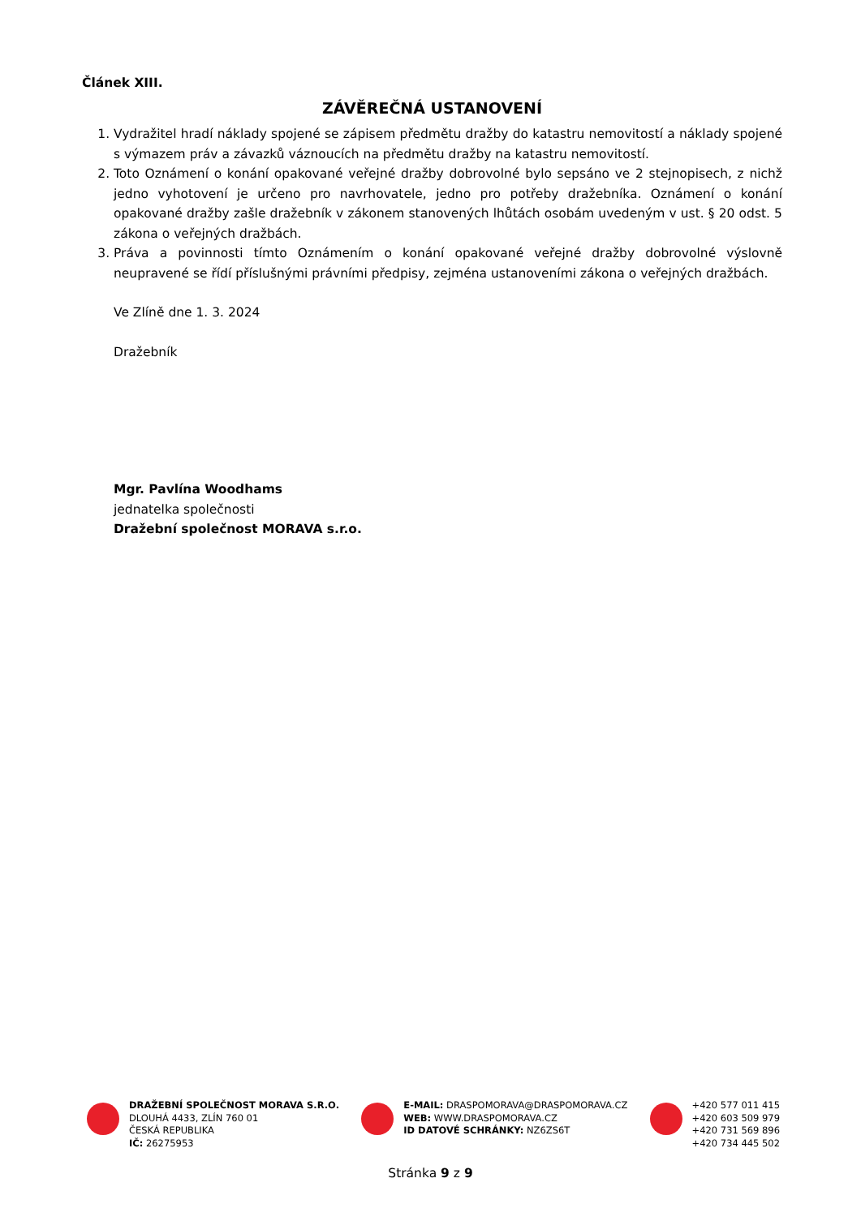Článek XIII.
ZÁVĚREČNÁ USTANOVENÍ
1. Vydražitel hradí náklady spojené se zápisem předmětu dražby do katastru nemovitostí a náklady spojené s výmazem práv a závazků váznoucích na předmětu dražby na katastru nemovitostí.
2. Toto Oznámení o konání opakované veřejné dražby dobrovolné bylo sepsáno ve 2 stejnopisech, z nichž jedno vyhotovení je určeno pro navrhovatele, jedno pro potřeby dražebníka. Oznámení o konání opakované dražby zašle dražebník v zákonem stanovených lhůtách osobám uvedeným v ust. § 20 odst. 5 zákona o veřejných dražbách.
3. Práva a povinnosti tímto Oznámením o konání opakované veřejné dražby dobrovolné výslovně neupravené se řídí příslušnými právními předpisy, zejména ustanoveními zákona o veřejných dražbách.
Ve Zlíně dne 1. 3. 2024
Dražebník
Mgr. Pavlína Woodhams
jednatelka společnosti
Dražební společnost MORAVA s.r.o.
DRAŽEBNÍ SPOLEČNOST MORAVA S.R.O.
DLOUHÁ 4433, ZLÍN 760 01
ČESKÁ REPUBLIKA
IČ: 26275953
E-MAIL: DRASPOMORAVA@DRASPOMORAVA.CZ
WEB: WWW.DRASPOMORAVA.CZ
ID DATOVÉ SCHRÁNKY: NZ6ZS6T
+420 577 011 415
+420 603 509 979
+420 731 569 896
+420 734 445 502
Stránka 9 z 9